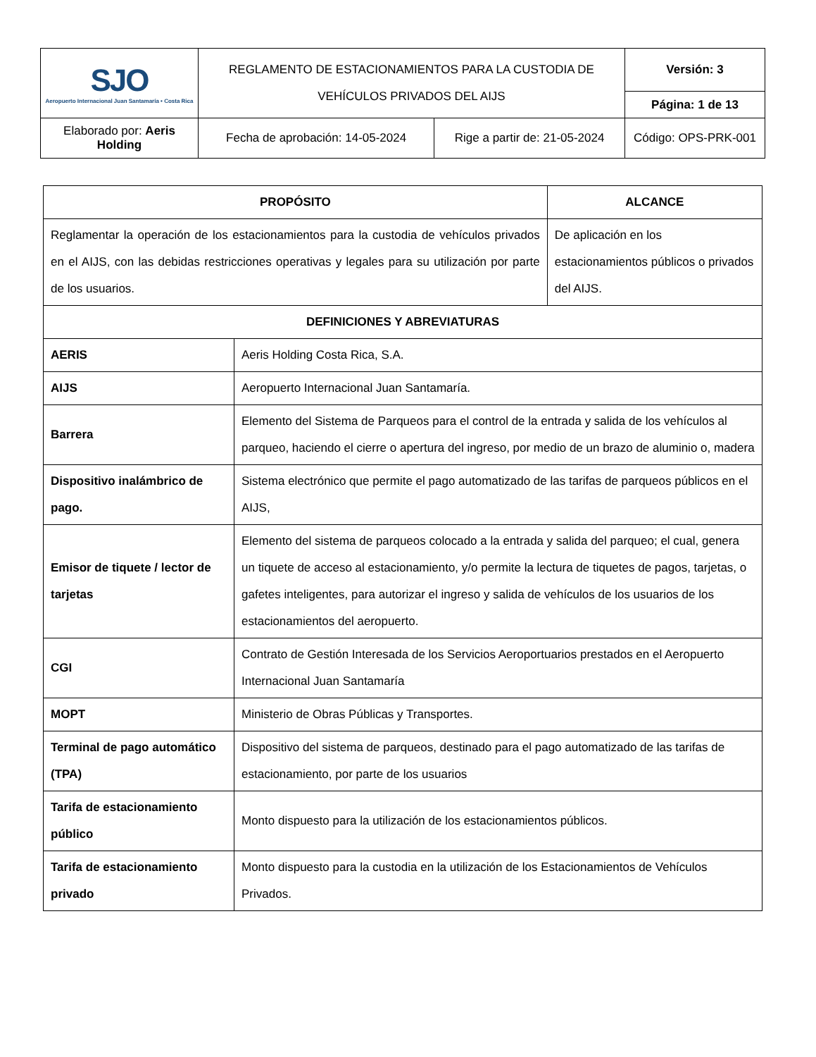| SJO Aeropuerto Internacional Juan Santamaría • Costa Rica | REGLAMENTO DE ESTACIONAMIENTOS PARA LA CUSTODIA DE VEHÍCULOS PRIVADOS DEL AIJS | | Versión: 3 |
| | | | Página: 1 de 13 |
| Elaborado por: Aeris Holding | Fecha de aprobación: 14-05-2024 | Rige a partir de: 21-05-2024 | Código: OPS-PRK-001 |
| PROPÓSITO | | ALCANCE |
| --- | --- | --- |
| Reglamentar la operación de los estacionamientos para la custodia de vehículos privados en el AIJS, con las debidas restricciones operativas y legales para su utilización por parte de los usuarios. | | De aplicación en los estacionamientos públicos o privados del AIJS. |
| DEFINICIONES Y ABREVIATURAS | | |
| AERIS | Aeris Holding Costa Rica, S.A. | |
| AIJS | Aeropuerto Internacional Juan Santamaría. | |
| Barrera | Elemento del Sistema de Parqueos para el control de la entrada y salida de los vehículos al parqueo, haciendo el cierre o apertura del ingreso, por medio de un brazo de aluminio o, madera | |
| Dispositivo inalámbrico de pago. | Sistema electrónico que permite el pago automatizado de las tarifas de parqueos públicos en el AIJS, | |
| Emisor de tiquete / lector de tarjetas | Elemento del sistema de parqueos colocado a la entrada y salida del parqueo; el cual, genera un tiquete de acceso al estacionamiento, y/o permite la lectura de tiquetes de pagos, tarjetas, o gafetes inteligentes, para autorizar el ingreso y salida de vehículos de los usuarios de los estacionamientos del aeropuerto. | |
| CGI | Contrato de Gestión Interesada de los Servicios Aeroportuarios prestados en el Aeropuerto Internacional Juan Santamaría | |
| MOPT | Ministerio de Obras Públicas y Transportes. | |
| Terminal de pago automático (TPA) | Dispositivo del sistema de parqueos, destinado para el pago automatizado de las tarifas de estacionamiento, por parte de los usuarios | |
| Tarifa de estacionamiento público | Monto dispuesto para la utilización de los estacionamientos públicos. | |
| Tarifa de estacionamiento privado | Monto dispuesto para la custodia en la utilización de los Estacionamientos de Vehículos Privados. | |